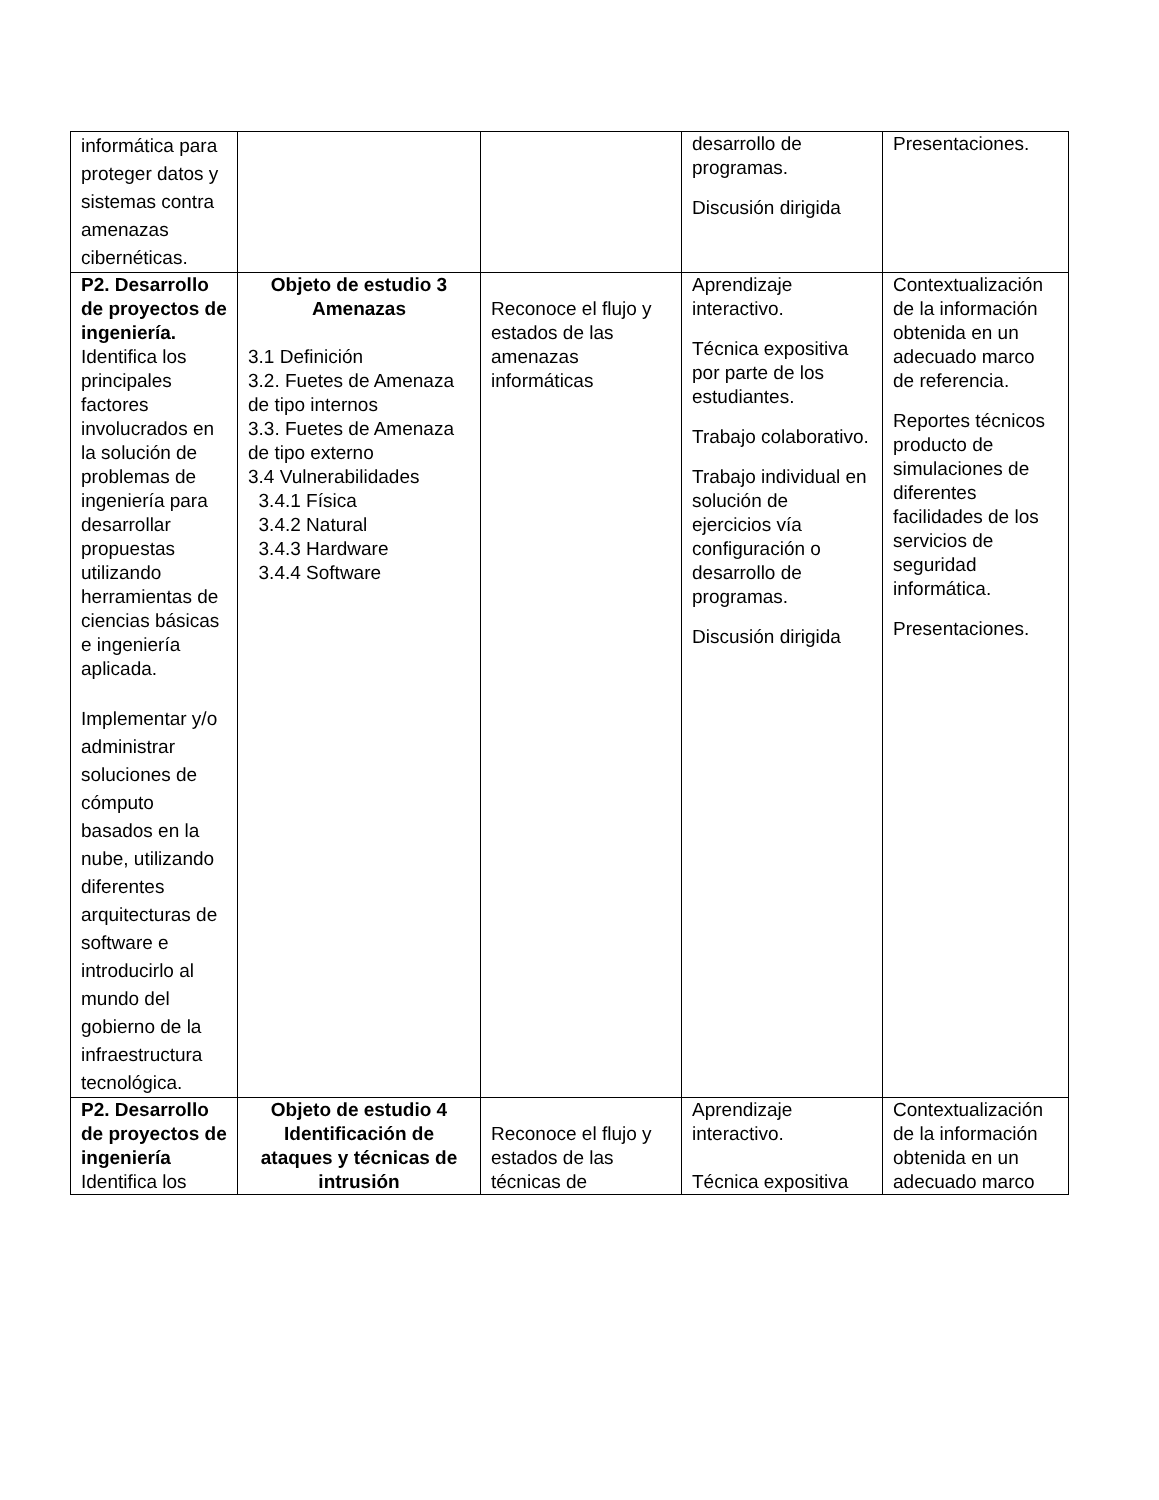| informática para proteger datos y sistemas contra amenazas cibernéticas. | | | desarrollo de programas. Discusión dirigida | Presentaciones. |
| P2. Desarrollo de proyectos de ingeniería. Identifica los principales factores involucrados en la solución de problemas de ingeniería para desarrollar propuestas utilizando herramientas de ciencias básicas e ingeniería aplicada. Implementar y/o administrar soluciones de cómputo basados en la nube, utilizando diferentes arquitecturas de software e introducirlo al mundo del gobierno de la infraestructura tecnológica. | Objeto de estudio 3 Amenazas 3.1 Definición 3.2. Fuetes de Amenaza de tipo internos 3.3. Fuetes de Amenaza de tipo externo 3.4 Vulnerabilidades 3.4.1 Física 3.4.2 Natural 3.4.3 Hardware 3.4.4 Software | Reconoce el flujo y estados de las amenazas informáticas | Aprendizaje interactivo. Técnica expositiva por parte de los estudiantes. Trabajo colaborativo. Trabajo individual en solución de ejercicios vía configuración o desarrollo de programas. Discusión dirigida | Contextualización de la información obtenida en un adecuado marco de referencia. Reportes técnicos producto de simulaciones de diferentes facilidades de los servicios de seguridad informática. Presentaciones. |
| P2. Desarrollo de proyectos de ingeniería Identifica los | Objeto de estudio 4 Identificación de ataques y técnicas de intrusión | Reconoce el flujo y estados de las técnicas de | Aprendizaje interactivo. Técnica expositiva | Contextualización de la información obtenida en un adecuado marco |